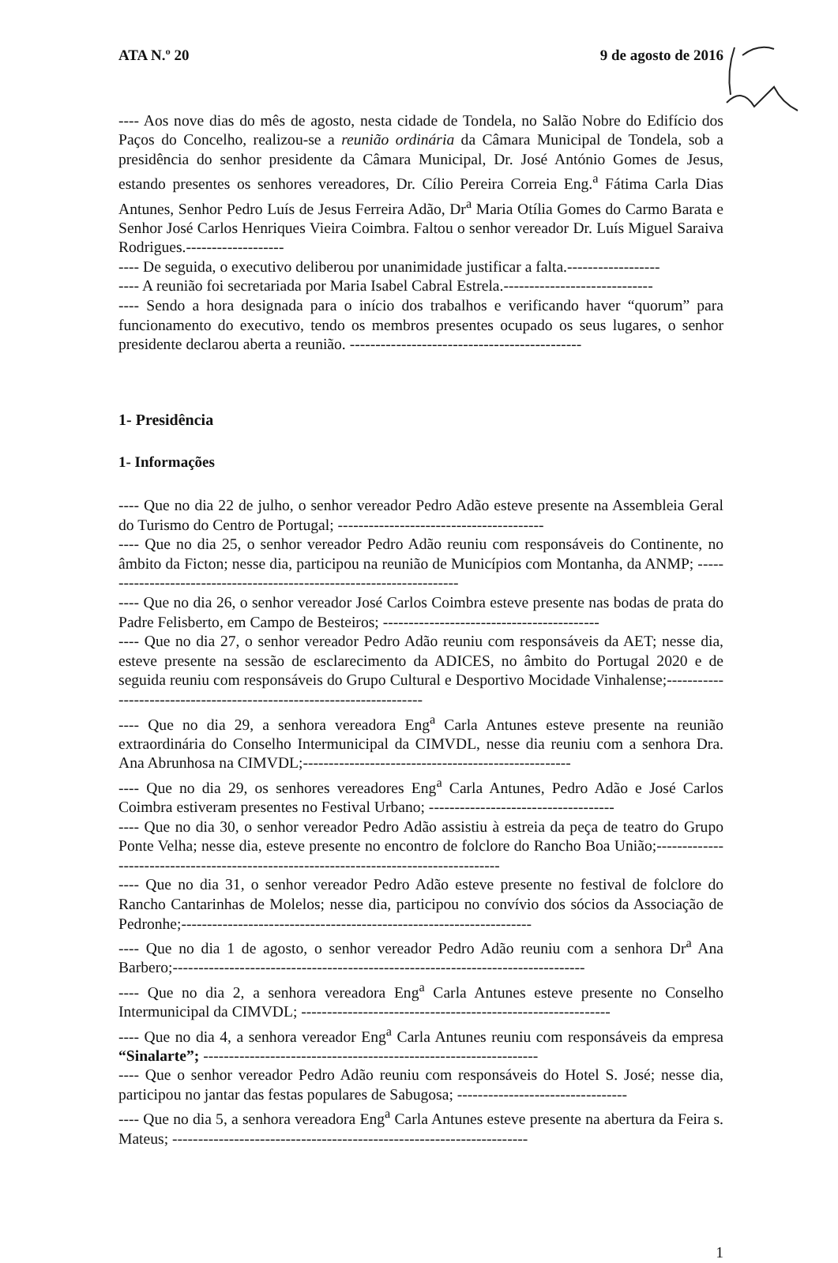ATA N.º 20 9 de agosto de 2016
---- Aos nove dias do mês de agosto, nesta cidade de Tondela, no Salão Nobre do Edifício dos Paços do Concelho, realizou-se a reunião ordinária da Câmara Municipal de Tondela, sob a presidência do senhor presidente da Câmara Municipal, Dr. José António Gomes de Jesus, estando presentes os senhores vereadores, Dr. Cílio Pereira Correia Eng.<sup>a</sup> Fátima Carla Dias Antunes, Senhor Pedro Luís de Jesus Ferreira Adão, Dr<sup>a</sup> Maria Otília Gomes do Carmo Barata e Senhor José Carlos Henriques Vieira Coimbra. Faltou o senhor vereador Dr. Luís Miguel Saraiva Rodrigues.-------------------
---- De seguida, o executivo deliberou por unanimidade justificar a falta.------------------
---- A reunião foi secretariada por Maria Isabel Cabral Estrela.-----------------------------
---- Sendo a hora designada para o início dos trabalhos e verificando haver “quorum” para funcionamento do executivo, tendo os membros presentes ocupado os seus lugares, o senhor presidente declarou aberta a reunião. ---------------------------------------------
1- Presidência
1- Informações
---- Que no dia 22 de julho, o senhor vereador Pedro Adão esteve presente na Assembleia Geral do Turismo do Centro de Portugal; ----------------------------------------
---- Que no dia 25, o senhor vereador Pedro Adão reuniu com responsáveis do Continente, no âmbito da Ficton; nesse dia, participou na reunião de Municípios com Montanha, da ANMP; -----------------------------------------------------------------------
---- Que no dia 26, o senhor vereador José Carlos Coimbra esteve presente nas bodas de prata do Padre Felisberto, em Campo de Besteiros; ------------------------------------------
---- Que no dia 27, o senhor vereador Pedro Adão reuniu com responsáveis da AET; nesse dia, esteve presente na sessão de esclarecimento da ADICES, no âmbito do Portugal 2020 e de seguida reuniu com responsáveis do Grupo Cultural e Desportivo Mocidade Vinhalense;----------------------------------------------------------------------
---- Que no dia 29, a senhora vereadora Eng<sup>a</sup> Carla Antunes esteve presente na reunião extraordinária do Conselho Intermunicipal da CIMVDL, nesse dia reuniu com a senhora Dra. Ana Abrunhosa na CIMVDL;----------------------------------------------------
---- Que no dia 29, os senhores vereadores Eng<sup>a</sup> Carla Antunes, Pedro Adão e José Carlos Coimbra estiveram presentes no Festival Urbano; ------------------------------------
---- Que no dia 30, o senhor vereador Pedro Adão assistiu à estreia da peça de teatro do Grupo Ponte Velha; nesse dia, esteve presente no encontro de folclore do Rancho Boa União;---------------------------------------------------------------------------------------
---- Que no dia 31, o senhor vereador Pedro Adão esteve presente no festival de folclore do Rancho Cantarinhas de Molelos; nesse dia, participou no convívio dos sócios da Associação de Pedronhe;--------------------------------------------------------------------
---- Que no dia 1 de agosto, o senhor vereador Pedro Adão reuniu com a senhora Dr<sup>a</sup> Ana Barbero;--------------------------------------------------------------------------------
---- Que no dia 2, a senhora vereadora Eng<sup>a</sup> Carla Antunes esteve presente no Conselho Intermunicipal da CIMVDL; ------------------------------------------------------------
---- Que no dia 4, a senhora vereador Eng<sup>a</sup> Carla Antunes reuniu com responsáveis da empresa “Sinalarte”; -----------------------------------------------------------------
---- Que o senhor vereador Pedro Adão reuniu com responsáveis do Hotel S. José; nesse dia, participou no jantar das festas populares de Sabugosa; ---------------------------------
---- Que no dia 5, a senhora vereadora Eng<sup>a</sup> Carla Antunes esteve presente na abertura da Feira s. Mateus; ---------------------------------------------------------------------
1